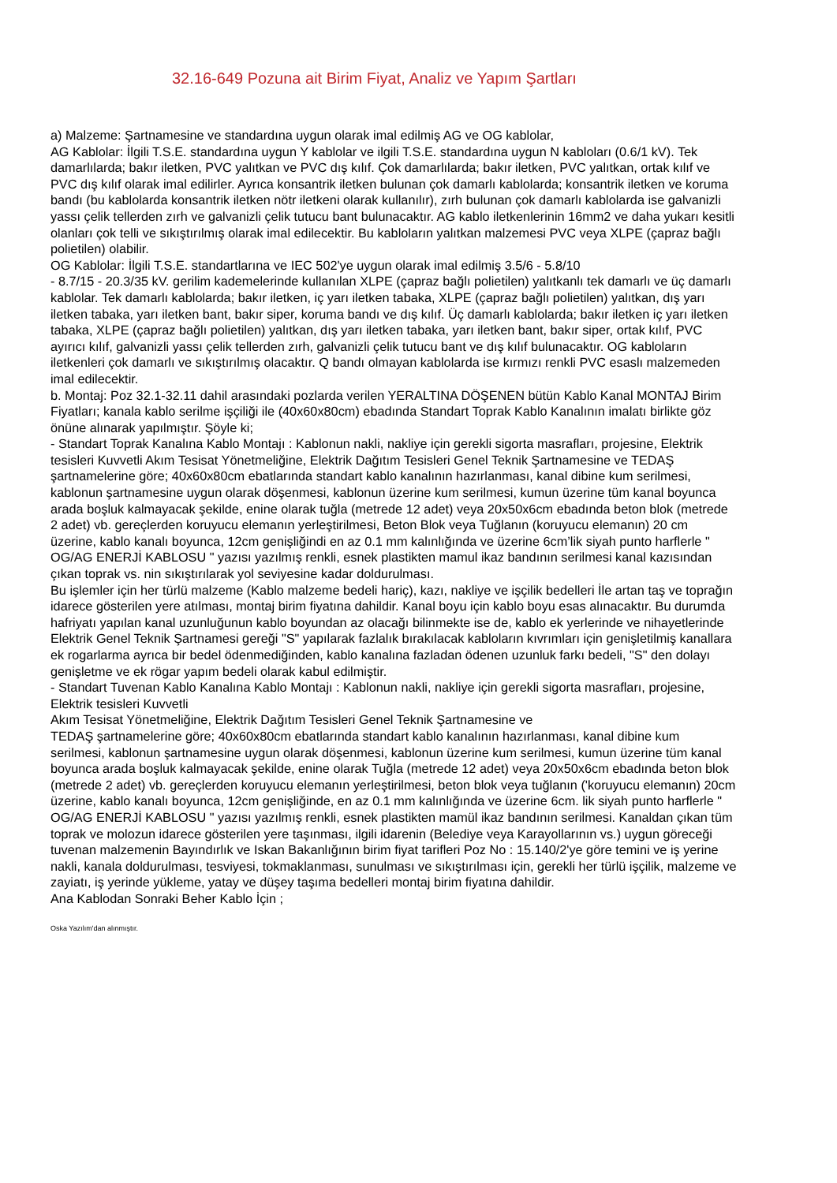32.16-649 Pozuna ait Birim Fiyat, Analiz ve Yapım Şartları
a) Malzeme: Şartnamesine ve standardına uygun olarak imal edilmiş AG ve OG kablolar,
AG Kablolar: İlgili T.S.E. standardına uygun Y kablolar ve ilgili T.S.E. standardına uygun N kabloları (0.6/1 kV). Tek damarlılarda; bakır iletken, PVC yalıtkan ve PVC dış kılıf. Çok damarlılarda; bakır iletken, PVC yalıtkan, ortak kılıf ve PVC dış kılıf olarak imal edilirler. Ayrıca konsantrik iletken bulunan çok damarlı kablolarda; konsantrik iletken ve koruma bandı (bu kablolarda konsantrik iletken nötr iletkeni olarak kullanılır), zırh bulunan çok damarlı kablolarda ise galvanizli yassı çelik tellerden zırh ve galvanizli çelik tutucu bant bulunacaktır. AG kablo iletkenlerinin 16mm2 ve daha yukarı kesitli olanları çok telli ve sıkıştırılmış olarak imal edilecektir. Bu kabloların yalıtkan malzemesi PVC veya XLPE (çapraz bağlı polietilen) olabilir.
OG Kablolar: İlgili T.S.E. standartlarına ve IEC 502'ye uygun olarak imal edilmiş 3.5/6 - 5.8/10
- 8.7/15 - 20.3/35 kV. gerilim kademelerinde kullanılan XLPE (çapraz bağlı polietilen) yalıtkanlı tek damarlı ve üç damarlı kablolar. Tek damarlı kablolarda; bakır iletken, iç yarı iletken tabaka, XLPE (çapraz bağlı polietilen) yalıtkan, dış yarı iletken tabaka, yarı iletken bant, bakır siper, koruma bandı ve dış kılıf. Üç damarlı kablolarda; bakır iletken iç yarı iletken tabaka, XLPE (çapraz bağlı polietilen) yalıtkan, dış yarı iletken tabaka, yarı iletken bant, bakır siper, ortak kılıf, PVC ayırıcı kılıf, galvanizli yassı çelik tellerden zırh, galvanizli çelik tutucu bant ve dış kılıf bulunacaktır. OG kabloların iletkenleri çok damarlı ve sıkıştırılmış olacaktır. Q bandı olmayan kablolarda ise kırmızı renkli PVC esaslı malzemeden imal edilecektir.
b. Montaj: Poz 32.1-32.11 dahil arasındaki pozlarda verilen YERALTINA DÖŞENEN bütün Kablo Kanal MONTAJ Birim Fiyatları; kanala kablo serilme işçiliği ile (40x60x80cm) ebadında Standart Toprak Kablo Kanalının imalatı birlikte göz önüne alınarak yapılmıştır. Şöyle ki;
- Standart Toprak Kanalına Kablo Montajı : Kablonun nakli, nakliye için gerekli sigorta masrafları, projesine, Elektrik tesisleri Kuvvetli Akım Tesisat Yönetmeliğine, Elektrik Dağıtım Tesisleri Genel Teknik Şartnamesine ve TEDAŞ şartnamelerine göre; 40x60x80cm ebatlarında standart kablo kanalının hazırlanması, kanal dibine kum serilmesi, kablonun şartnamesine uygun olarak döşenmesi, kablonun üzerine kum serilmesi, kumun üzerine tüm kanal boyunca arada boşluk kalmayacak şekilde, enine olarak tuğla (metrede 12 adet) veya 20x50x6cm ebadında beton blok (metrede 2 adet) vb. gereçlerden koruyucu elemanın yerleştirilmesi, Beton Blok veya Tuğlanın (koruyucu elemanın) 20 cm üzerine, kablo kanalı boyunca, 12cm genişliğindi en az 0.1 mm kalınlığında ve üzerine 6cm’lik siyah punto harflerle " OG/AG ENERJİ KABLOSU " yazısı yazılmış renkli, esnek plastikten mamul ikaz bandının serilmesi kanal kazısından çıkan toprak vs. nin sıkıştırılarak yol seviyesine kadar doldurulması.
Bu işlemler için her türlü malzeme (Kablo malzeme bedeli hariç), kazı, nakliye ve işçilik bedelleri İle artan taş ve toprağın idarece gösterilen yere atılması, montaj birim fiyatına dahildir. Kanal boyu için kablo boyu esas alınacaktır. Bu durumda hafriyatı yapılan kanal uzunluğunun kablo boyundan az olacağı bilinmekte ise de, kablo ek yerlerinde ve nihayetlerinde Elektrik Genel Teknik Şartnamesi gereği "S" yapılarak fazlalık bırakılacak kabloların kıvrımları için genişletilmiş kanallara ek rogarlarma ayrıca bir bedel ödenmediğinden, kablo kanalına fazladan ödenen uzunluk farkı bedeli, "S" den dolayı genişletme ve ek rögar yapım bedeli olarak kabul edilmiştir.
- Standart Tuvenan Kablo Kanalına Kablo Montajı : Kablonun nakli, nakliye için gerekli sigorta masrafları, projesine, Elektrik tesisleri Kuvvetli
Akım Tesisat Yönetmeliğine, Elektrik Dağıtım Tesisleri Genel Teknik Şartnamesine ve
TEDAŞ şartnamelerine göre; 40x60x80cm ebatlarında standart kablo kanalının hazırlanması, kanal dibine kum serilmesi, kablonun şartnamesine uygun olarak döşenmesi, kablonun üzerine kum serilmesi, kumun üzerine tüm kanal boyunca arada boşluk kalmayacak şekilde, enine olarak Tuğla (metrede 12 adet) veya 20x50x6cm ebadında beton blok (metrede 2 adet) vb. gereçlerden koruyucu elemanın yerleştirilmesi, beton blok veya tuğlanın ('koruyucu elemanın) 20cm üzerine, kablo kanalı boyunca, 12cm genişliğinde, en az 0.1 mm kalınlığında ve üzerine 6cm. lik siyah punto harflerle " OG/AG ENERJİ KABLOSU " yazısı yazılmış renkli, esnek plastikten mamül ikaz bandının serilmesi. Kanaldan çıkan tüm toprak ve molozun idarece gösterilen yere taşınması, ilgili idarenin (Belediye veya Karayollarının vs.) uygun göreceği tuvenan malzemenin Bayındırlık ve Iskan Bakanlığının birim fiyat tarifleri Poz No : 15.140/2'ye göre temini ve iş yerine nakli, kanala doldurulması, tesviyesi, tokmaklanması, sunulması ve sıkıştırılması için, gerekli her türlü işçilik, malzeme ve zayiatı, iş yerinde yükleme, yatay ve düşey taşıma bedelleri montaj birim fiyatına dahildir.
Ana Kablodan Sonraki Beher Kablo İçin ;
Oska Yazılım'dan alınmıştır.